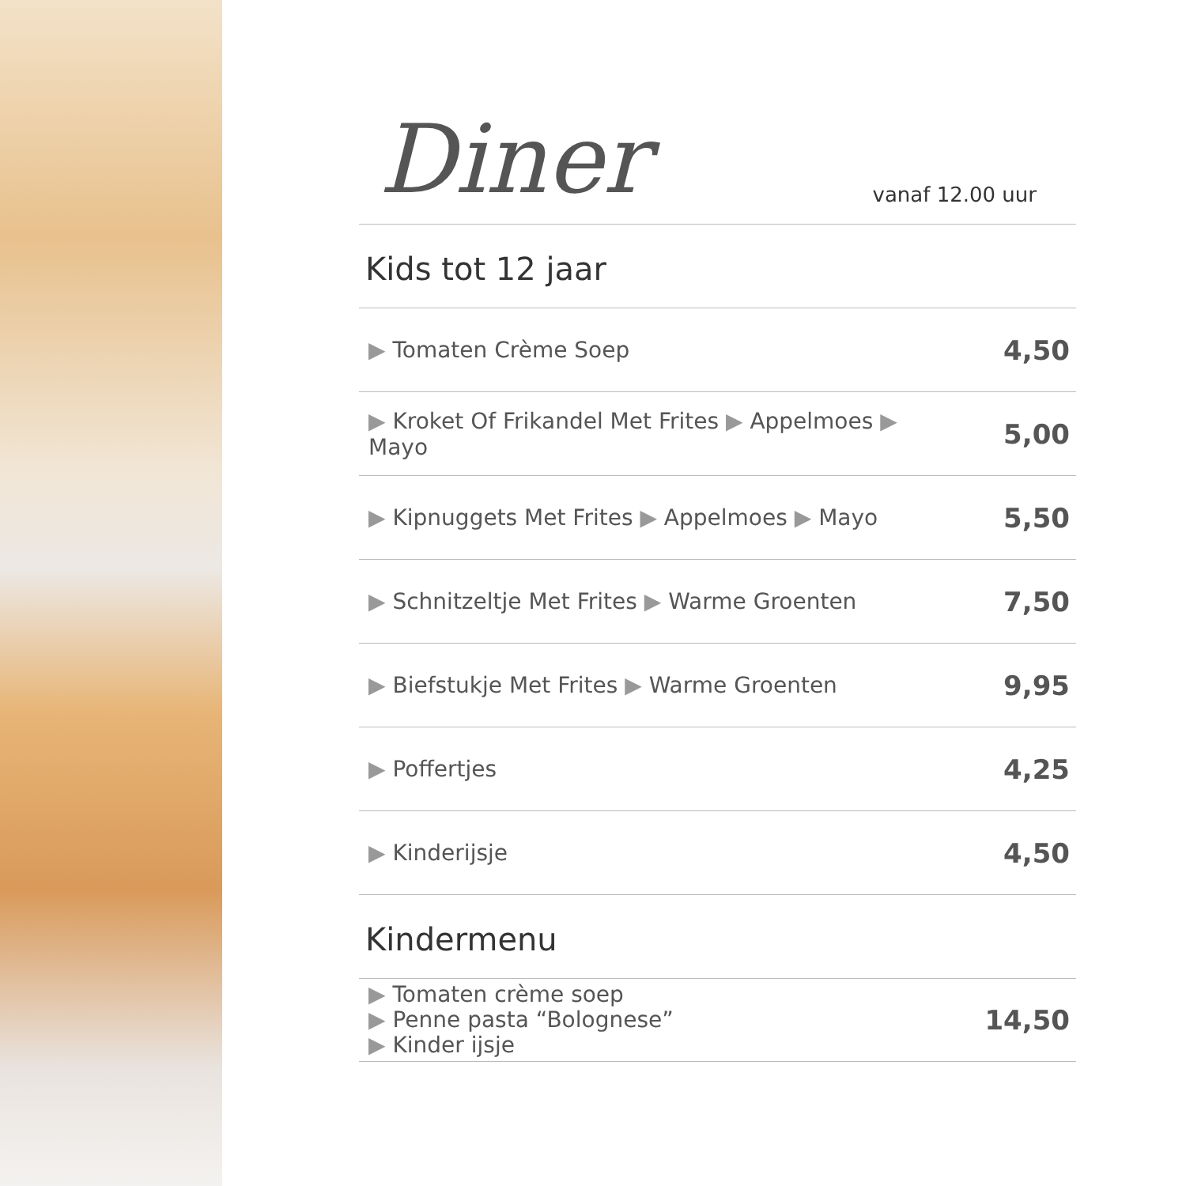Diner
vanaf 12.00 uur
Kids tot 12 jaar
| ▶ Tomaten Crème Soep | 4,50 |
| ▶ Kroket Of Frikandel Met Frites ▶ Appelmoes ▶ Mayo | 5,00 |
| ▶ Kipnuggets Met Frites ▶ Appelmoes ▶ Mayo | 5,50 |
| ▶ Schnitzeltje Met Frites ▶ Warme Groenten | 7,50 |
| ▶ Biefstukje Met Frites ▶ Warme Groenten | 9,95 |
| ▶ Poffertjes | 4,25 |
| ▶ Kinderijsje | 4,50 |
Kindermenu
| ▶ Tomaten crème soep ▶ Penne pasta “Bolognese” ▶ Kinder ijsje | 14,50 |